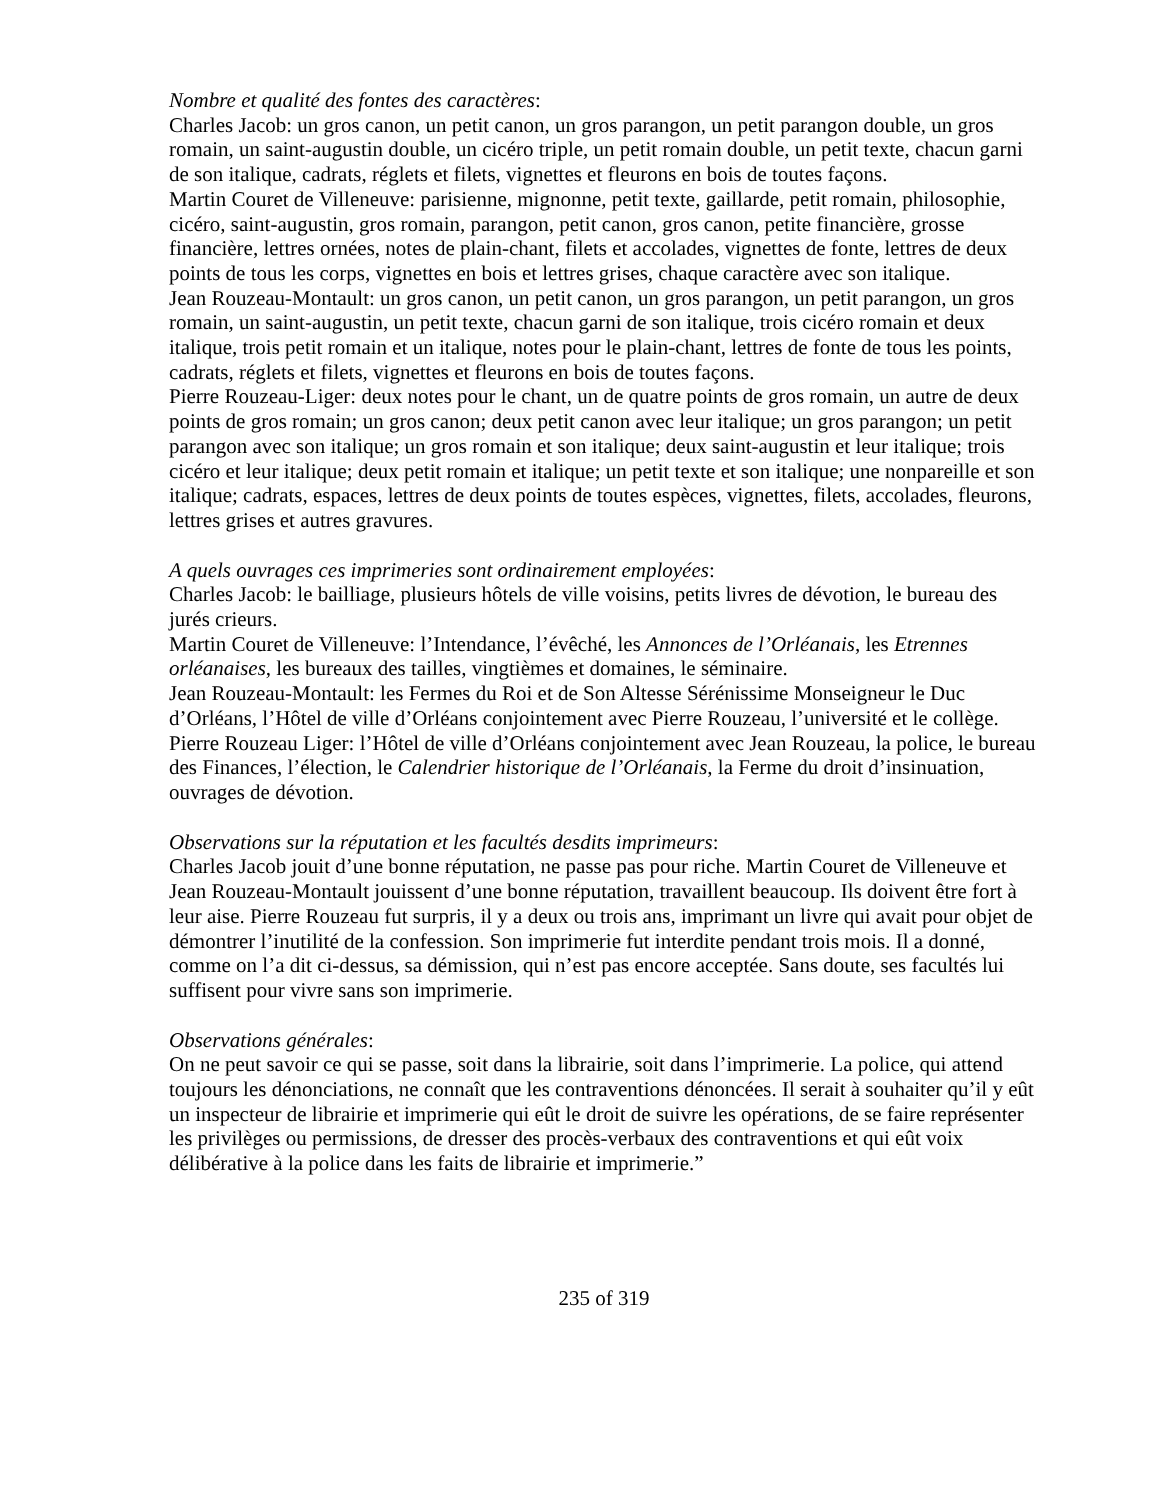Nombre et qualité des fontes des caractères:
Charles Jacob: un gros canon, un petit canon, un gros parangon, un petit parangon double, un gros romain, un saint-augustin double, un cicéro triple, un petit romain double, un petit texte, chacun garni de son italique, cadrats, réglets et filets, vignettes et fleurons en bois de toutes façons.
Martin Couret de Villeneuve: parisienne, mignonne, petit texte, gaillarde, petit romain, philosophie, cicéro, saint-augustin, gros romain, parangon, petit canon, gros canon, petite financière, grosse financière, lettres ornées, notes de plain-chant, filets et accolades, vignettes de fonte, lettres de deux points de tous les corps, vignettes en bois et lettres grises, chaque caractère avec son italique.
Jean Rouzeau-Montault: un gros canon, un petit canon, un gros parangon, un petit parangon, un gros romain, un saint-augustin, un petit texte, chacun garni de son italique, trois cicéro romain et deux italique, trois petit romain et un italique, notes pour le plain-chant, lettres de fonte de tous les points, cadrats, réglets et filets, vignettes et fleurons en bois de toutes façons.
Pierre Rouzeau-Liger: deux notes pour le chant, un de quatre points de gros romain, un autre de deux points de gros romain; un gros canon; deux petit canon avec leur italique; un gros parangon; un petit parangon avec son italique; un gros romain et son italique; deux saint-augustin et leur italique; trois cicéro et leur italique; deux petit romain et italique; un petit texte et son italique; une nonpareille et son italique; cadrats, espaces, lettres de deux points de toutes espèces, vignettes, filets, accolades, fleurons, lettres grises et autres gravures.
A quels ouvrages ces imprimeries sont ordinairement employées:
Charles Jacob: le bailliage, plusieurs hôtels de ville voisins, petits livres de dévotion, le bureau des jurés crieurs.
Martin Couret de Villeneuve: l’Intendance, l’évêché, les Annonces de l’Orléanais, les Etrennes orléanaises, les bureaux des tailles, vingtièmes et domaines, le séminaire.
Jean Rouzeau-Montault: les Fermes du Roi et de Son Altesse Sérénissime Monseigneur le Duc d’Orléans, l’Hôtel de ville d’Orléans conjointement avec Pierre Rouzeau, l’université et le collège.
Pierre Rouzeau Liger: l’Hôtel de ville d’Orléans conjointement avec Jean Rouzeau, la police, le bureau des Finances, l’élection, le Calendrier historique de l’Orléanais, la Ferme du droit d’insinuation, ouvrages de dévotion.
Observations sur la réputation et les facultés desdits imprimeurs:
Charles Jacob jouit d’une bonne réputation, ne passe pas pour riche. Martin Couret de Villeneuve et Jean Rouzeau-Montault jouissent d’une bonne réputation, travaillent beaucoup. Ils doivent être fort à leur aise. Pierre Rouzeau fut surpris, il y a deux ou trois ans, imprimant un livre qui avait pour objet de démontrer l’inutilité de la confession. Son imprimerie fut interdite pendant trois mois. Il a donné, comme on l’a dit ci-dessus, sa démission, qui n’est pas encore acceptée. Sans doute, ses facultés lui suffisent pour vivre sans son imprimerie.
Observations générales:
On ne peut savoir ce qui se passe, soit dans la librairie, soit dans l’imprimerie. La police, qui attend toujours les dénonciations, ne connaît que les contraventions dénoncées. Il serait à souhaiter qu’il y eût un inspecteur de librairie et imprimerie qui eût le droit de suivre les opérations, de se faire représenter les privilèges ou permissions, de dresser des procès-verbaux des contraventions et qui eût voix délibérative à la police dans les faits de librairie et imprimerie.”
235 of 319